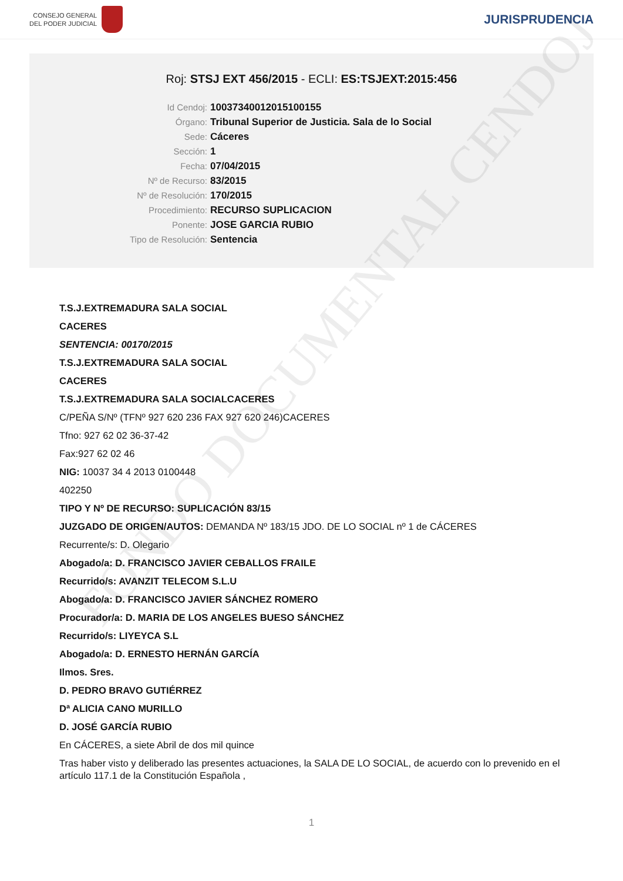CONSEJO GENERAL
DEL PODER JUDICIAL
JURISPRUDENCIA
Roj: STSJ EXT 456/2015 - ECLI: ES:TSJEXT:2015:456
Id Cendoj: 10037340012015100155
Órgano: Tribunal Superior de Justicia. Sala de lo Social
Sede: Cáceres
Sección: 1
Fecha: 07/04/2015
Nº de Recurso: 83/2015
Nº de Resolución: 170/2015
Procedimiento: RECURSO SUPLICACION
Ponente: JOSE GARCIA RUBIO
Tipo de Resolución: Sentencia
FONDO DOCUMENTAL CENDOJ
T.S.J.EXTREMADURA SALA SOCIAL
CACERES
SENTENCIA: 00170/2015
T.S.J.EXTREMADURA SALA SOCIAL
CACERES
T.S.J.EXTREMADURA SALA SOCIALCACERES
C/PEÑA S/Nº (TFNº 927 620 236 FAX 927 620 246)CACERES
Tfno: 927 62 02 36-37-42
Fax:927 62 02 46
NIG: 10037 34 4 2013 0100448
402250
TIPO Y Nº DE RECURSO: SUPLICACIÓN 83/15
JUZGADO DE ORIGEN/AUTOS: DEMANDA Nº 183/15 JDO. DE LO SOCIAL nº 1 de CÁCERES
Recurrente/s: D. Olegario
Abogado/a: D. FRANCISCO JAVIER CEBALLOS FRAILE
Recurrido/s: AVANZIT TELECOM S.L.U
Abogado/a: D. FRANCISCO JAVIER SÁNCHEZ ROMERO
Procurador/a: D. MARIA DE LOS ANGELES BUESO SÁNCHEZ
Recurrido/s: LIYEYCA S.L
Abogado/a: D. ERNESTO HERNÁN GARCÍA
Ilmos. Sres.
D. PEDRO BRAVO GUTIÉRREZ
Dª ALICIA CANO MURILLO
D. JOSÉ GARCÍA RUBIO
En CÁCERES, a siete Abril de dos mil quince
Tras haber visto y deliberado las presentes actuaciones, la SALA DE LO SOCIAL, de acuerdo con lo prevenido en el artículo 117.1 de la Constitución Española ,
1